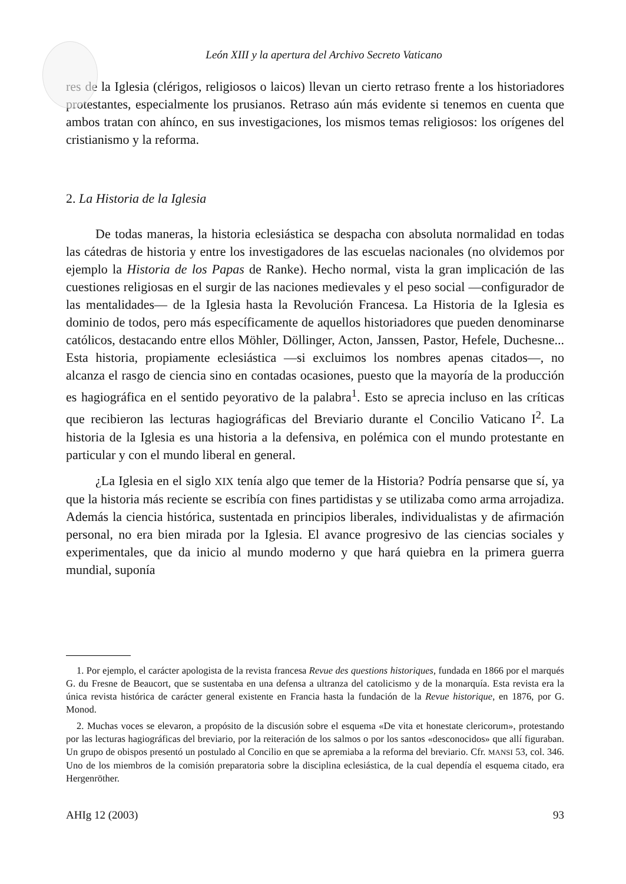León XIII y la apertura del Archivo Secreto Vaticano
res de la Iglesia (clérigos, religiosos o laicos) llevan un cierto retraso frente a los historiadores protestantes, especialmente los prusianos. Retraso aún más evidente si tenemos en cuenta que ambos tratan con ahínco, en sus investigaciones, los mismos temas religiosos: los orígenes del cristianismo y la reforma.
2. La Historia de la Iglesia
De todas maneras, la historia eclesiástica se despacha con absoluta normalidad en todas las cátedras de historia y entre los investigadores de las escuelas nacionales (no olvidemos por ejemplo la Historia de los Papas de Ranke). Hecho normal, vista la gran implicación de las cuestiones religiosas en el surgir de las naciones medievales y el peso social —configurador de las mentalidades— de la Iglesia hasta la Revolución Francesa. La Historia de la Iglesia es dominio de todos, pero más específicamente de aquellos historiadores que pueden denominarse católicos, destacando entre ellos Möhler, Döllinger, Acton, Janssen, Pastor, Hefele, Duchesne... Esta historia, propiamente eclesiástica —si excluimos los nombres apenas citados—, no alcanza el rasgo de ciencia sino en contadas ocasiones, puesto que la mayoría de la producción es hagiográfica en el sentido peyorativo de la palabra<sup>1</sup>. Esto se aprecia incluso en las críticas que recibieron las lecturas hagiográficas del Breviario durante el Concilio Vaticano I<sup>2</sup>. La historia de la Iglesia es una historia a la defensiva, en polémica con el mundo protestante en particular y con el mundo liberal en general.
¿La Iglesia en el siglo XIX tenía algo que temer de la Historia? Podría pensarse que sí, ya que la historia más reciente se escribía con fines partidistas y se utilizaba como arma arrojadiza. Además la ciencia histórica, sustentada en principios liberales, individualistas y de afirmación personal, no era bien mirada por la Iglesia. El avance progresivo de las ciencias sociales y experimentales, que da inicio al mundo moderno y que hará quiebra en la primera guerra mundial, suponía
1. Por ejemplo, el carácter apologista de la revista francesa Revue des questions historiques, fundada en 1866 por el marqués G. du Fresne de Beaucort, que se sustentaba en una defensa a ultranza del catolicismo y de la monarquía. Esta revista era la única revista histórica de carácter general existente en Francia hasta la fundación de la Revue historique, en 1876, por G. Monod.
2. Muchas voces se elevaron, a propósito de la discusión sobre el esquema «De vita et honestate clericorum», protestando por las lecturas hagiográficas del breviario, por la reiteración de los salmos o por los santos «desconocidos» que allí figuraban. Un grupo de obispos presentó un postulado al Concilio en que se apremiaba a la reforma del breviario. Cfr. MANSI 53, col. 346. Uno de los miembros de la comisión preparatoria sobre la disciplina eclesiástica, de la cual dependía el esquema citado, era Hergenröther.
AHIg 12 (2003) 93